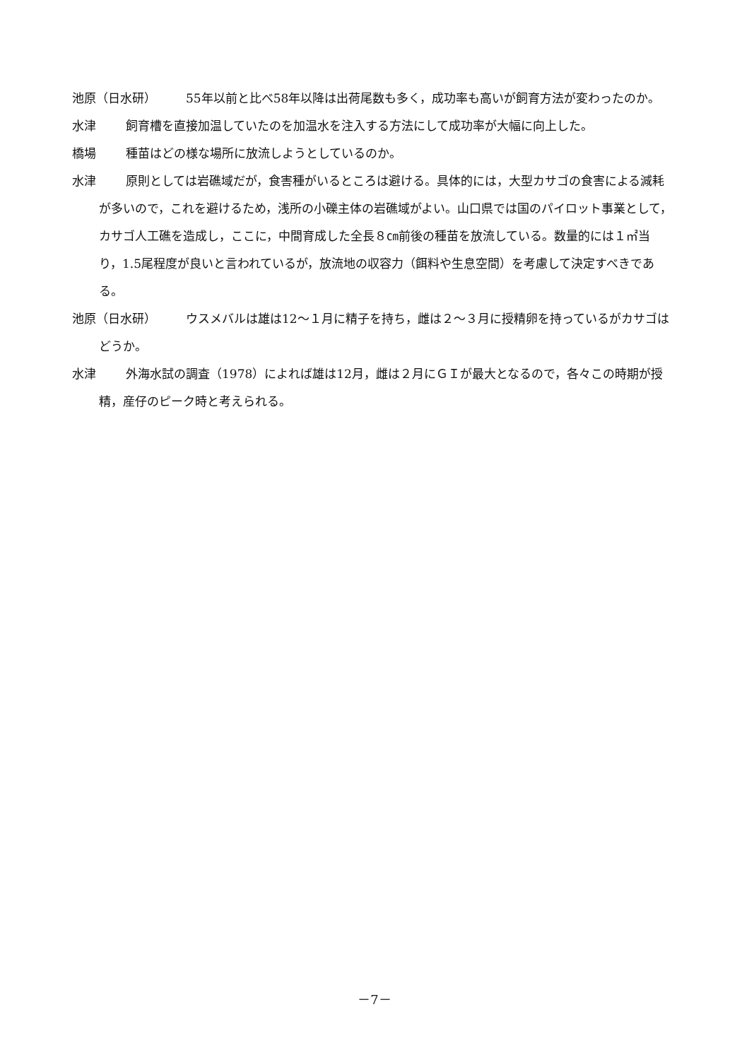池原（日水研） 55年以前と比べ58年以降は出荷尾数も多く，成功率も高いが飼育方法が変わったのか。
水津 飼育槽を直接加温していたのを加温水を注入する方法にして成功率が大幅に向上した。
橋場 種苗はどの様な場所に放流しようとしているのか。
水津 原則としては岩礁域だが，食害種がいるところは避ける。具体的には，大型カサゴの食害による減耗が多いので，これを避けるため，浅所の小礫主体の岩礁域がよい。山口県では国のパイロット事業として，カサゴ人工礁を造成し，ここに，中間育成した全長８㎝前後の種苗を放流している。数量的には１㎡当り，1.5尾程度が良いと言われているが，放流地の収容力（餌料や生息空間）を考慮して決定すべきである。
池原（日水研） ウスメバルは雄は12～１月に精子を持ち，雌は２～３月に授精卵を持っているがカサゴはどうか。
水津 外海水試の調査（1978）によれば雄は12月，雌は２月にＧＩが最大となるので，各々この時期が授精，産仔のピーク時と考えられる。
－7－